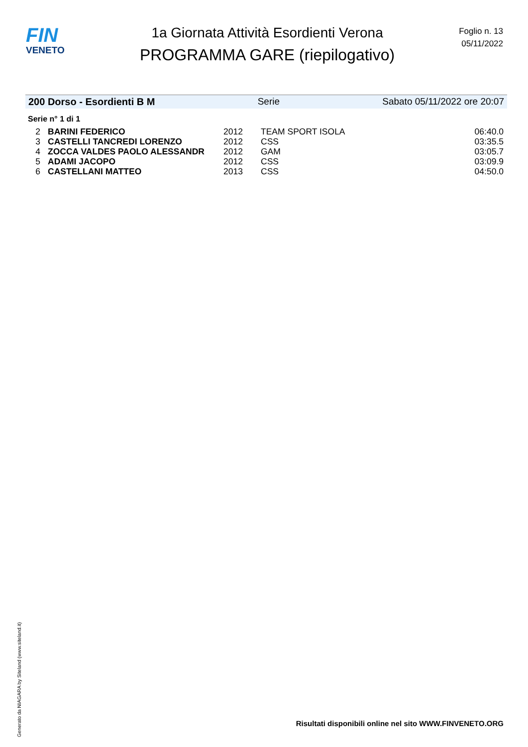FIN
VENETO
1a Giornata Attività Esordienti Verona
PROGRAMMA GARE (riepilogativo)
Foglio n. 13
05/11/2022
200 Dorso - Esordienti B M Serie Sabato 05/11/2022 ore 20:07
Serie n° 1 di 1
| 2 | BARINI FEDERICO | 2012 | TEAM SPORT ISOLA | 06:40.0 |
| 3 | CASTELLI TANCREDI LORENZO | 2012 | CSS | 03:35.5 |
| 4 | ZOCCA VALDES PAOLO ALESSANDR | 2012 | GAM | 03:05.7 |
| 5 | ADAMI JACOPO | 2012 | CSS | 03:09.9 |
| 6 | CASTELLANI MATTEO | 2013 | CSS | 04:50.0 |
Generato da NIAGARA by Siteland (www.siteland.it)
Risultati disponibili online nel sito WWW.FINVENETO.ORG